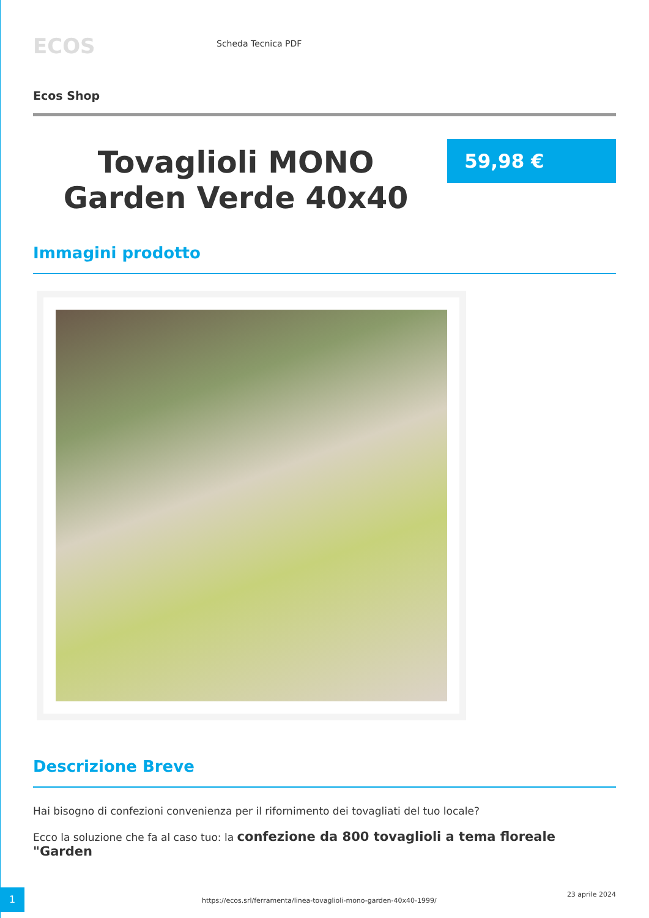ECOS
Scheda Tecnica PDF
Ecos Shop
Tovaglioli MONO Garden Verde 40x40
59,98 €
Immagini prodotto
Descrizione Breve
Hai bisogno di confezioni convenienza per il rifornimento dei tovagliati del tuo locale?
Ecco la soluzione che fa al caso tuo: la confezione da 800 tovaglioli a tema floreale "Garden
1
https://ecos.srl/ferramenta/linea-tovaglioli-mono-garden-40x40-1999/
23 aprile 2024